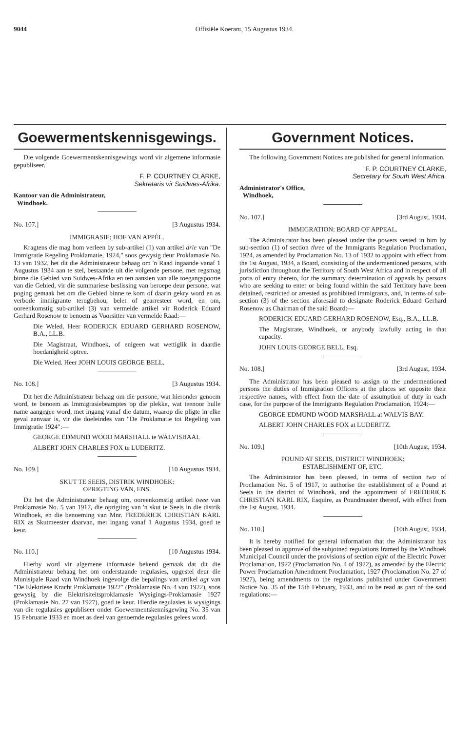9044 Offisiële Koerant, 15 Augustus 1934.
Goewermentskennisgewings.
Die volgende Goewermentskennisgewings word vir algemene informasie gepubliseer.
F. P. COURTNEY CLARKE,
Sekretaris vir Suidwes-Afrika.
Kantoor van die Administrateur,
Windhoek.
No. 107.] [3 Augustus 1934.
IMMIGRASIE: HOF VAN APPÈL.
Kragtens die mag hom verleen by sub-artikel (1) van artikel drie van "De Immigratie Regeling Proklamatie, 1924," soos gewysig deur Proklamasie No. 13 van 1932, het dit die Administrateur behaag om 'n Raad ingaande vanaf 1 Augustus 1934 aan te stel, bestaande uit die volgende persone, met regsmag binne die Gebied van Suidwes-Afrika en ten aansien van alle toegangspoorte van die Gebied, vir die summariese beslissing van beroepe deur persone, wat poging gemaak het om die Gebied binne te kom of daarin gekry word en as verbode immigrante terugbehou, belet of gearresteer word, en om, ooreenkomstig sub-artikel (3) van vermelde artikel vir Roderick Eduard Gerhard Rosenow te benoem as Voorsitter van vermelde Raad:—
Die Weled. Heer RODERICK EDUARD GERHARD ROSENOW, B.A., LL.B.
Die Magistraat, Windhoek, of enigeen wat wettiglik in daardie hoedanigheid optree.
Die Weled. Heer JOHN LOUIS GEORGE BELL.
No. 108.] [3 Augustus 1934.
Dit het die Administrateur behaag om die persone, wat hieronder genoem word, te benoem as Immigrasiebeamptes op die plekke, wat teenoor hulle name aangegee word, met ingang vanaf die datum, waarop die pligte in elke geval aanvaar is, vir die doeleindes van "De Proklamatie tot Regeling van Immigratie 1924":—
GEORGE EDMUND WOOD MARSHALL te WALVISBAAI.
ALBERT JOHN CHARLES FOX te LUDERITZ.
No. 109.] [10 Augustus 1934.
SKUT TE SEEIS, DISTRIK WINDHOEK:
OPRIGTING VAN, ENS.
Dit het die Administrateur behaag om, ooreenkomstig artikel twee van Proklamasie No. 5 van 1917, die oprigting van 'n skut te Seeis in die distrik Windhoek, en die benoeming van Mnr. FREDERICK CHRISTIAN KARL RIX as Skutmeester daarvan, met ingang vanaf 1 Augustus 1934, goed te keur.
No. 110.] [10 Augustus 1934.
Hierby word vir algemene informasie bekend gemaak dat dit die Administrateur behaag het om onderstaande regulasies, opgestel deur die Munisipale Raad van Windhoek ingevolge die bepalings van artikel agt van "De Elektriese Kracht Proklamatie 1922" (Proklamasie No. 4 van 1922), soos gewysig by die Elektrisiteitsproklamasie Wysigings-Proklamasie 1927 (Proklamasie No. 27 van 1927), goed te keur. Hierdie regulasies is wysigings van die regulasies gepubliseer onder Goewermentskennisgewing No. 35 van 15 Februarie 1933 en moet as deel van genoemde regulasies gelees word.
Government Notices.
The following Government Notices are published for general information.
F. P. COURTNEY CLARKE,
Secretary for South West Africa.
Administrator's Office,
Windhoek,
No. 107.] [3rd August, 1934.
IMMIGRATION: BOARD OF APPEAL.
The Administrator has been pleased under the powers vested in him by sub-section (1) of section three of the Immigrants Regulation Proclamation, 1924, as amended by Proclamation No. 13 of 1932 to appoint with effect from the 1st August, 1934, a Board, consisting of the undermentioned persons, with jurisdiction throughout the Territory of South West Africa and in respect of all ports of entry thereto, for the summary determination of appeals by persons who are seeking to enter or being found within the said Territory have been detained, restricted or arrested as prohibited immigrants, and, in terms of sub-section (3) of the section aforesaid to designate Roderick Eduard Gerhard Rosenow as Chairman of the said Board:—
RODERICK EDUARD GERHARD ROSENOW, Esq., B.A., LL.B.
The Magistrate, Windhoek, or anybody lawfully acting in that capacity.
JOHN LOUIS GEORGE BELL, Esq.
No. 108.] [3rd August, 1934.
The Administrator has been pleased to assign to the undermentioned persons the duties of Immigration Officers at the places set opposite their respective names, with effect from the date of assumption of duty in each case, for the purpose of the Immigrants Regulation Proclamation, 1924:—
GEORGE EDMUND WOOD MARSHALL at WALVIS BAY.
ALBERT JOHN CHARLES FOX at LUDERITZ.
No. 109.] [10th August, 1934.
POUND AT SEEIS, DISTRICT WINDHOEK:
ESTABLISHMENT OF, ETC.
The Administrator has been pleased, in terms of section two of Proclamation No. 5 of 1917, to authorise the establishment of a Pound at Seeis in the district of Windhoek, and the appointment of FREDERICK CHRISTIAN KARL RIX, Esquire, as Poundmaster thereof, with effect from the 1st August, 1934.
No. 110.] [10th August, 1934.
It is hereby notified for general information that the Administrator has been pleased to approve of the subjoined regulations framed by the Windhoek Municipal Council under the provisions of section eight of the Electric Power Proclamation, 1922 (Proclamation No. 4 of 1922), as amended by the Electric Power Proclamation Amendment Proclamation, 1927 (Proclamation No. 27 of 1927), being amendments to the regulations published under Government Notice No. 35 of the 15th February, 1933, and to be read as part of the said regulations:—